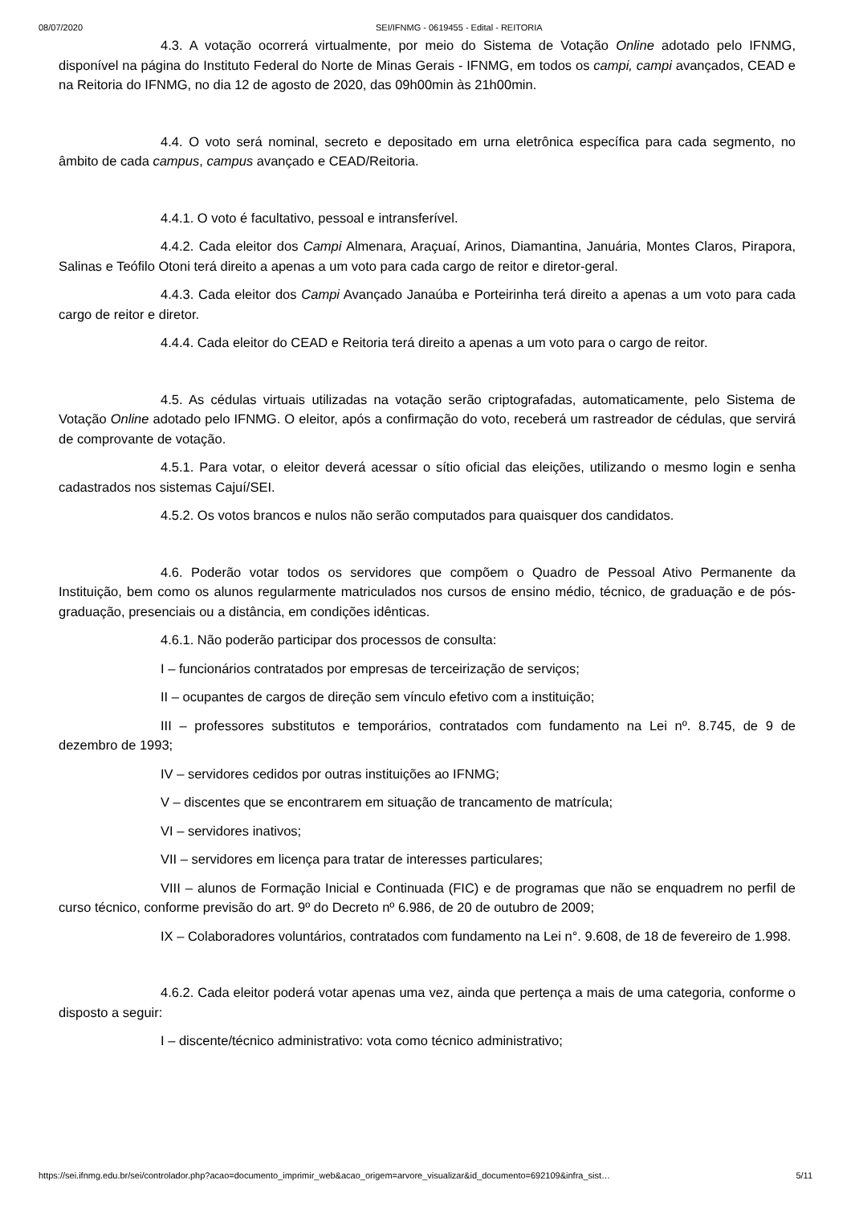08/07/2020 SEI/IFNMG - 0619455 - Edital - REITORIA
4.3. A votação ocorrerá virtualmente, por meio do Sistema de Votação Online adotado pelo IFNMG, disponível na página do Instituto Federal do Norte de Minas Gerais - IFNMG, em todos os campi, campi avançados, CEAD e na Reitoria do IFNMG, no dia 12 de agosto de 2020, das 09h00min às 21h00min.
4.4. O voto será nominal, secreto e depositado em urna eletrônica específica para cada segmento, no âmbito de cada campus, campus avançado e CEAD/Reitoria.
4.4.1. O voto é facultativo, pessoal e intransferível.
4.4.2. Cada eleitor dos Campi Almenara, Araçuaí, Arinos, Diamantina, Januária, Montes Claros, Pirapora, Salinas e Teófilo Otoni terá direito a apenas a um voto para cada cargo de reitor e diretor-geral.
4.4.3. Cada eleitor dos Campi Avançado Janaúba e Porteirinha terá direito a apenas a um voto para cada cargo de reitor e diretor.
4.4.4. Cada eleitor do CEAD e Reitoria terá direito a apenas a um voto para o cargo de reitor.
4.5. As cédulas virtuais utilizadas na votação serão criptografadas, automaticamente, pelo Sistema de Votação Online adotado pelo IFNMG. O eleitor, após a confirmação do voto, receberá um rastreador de cédulas, que servirá de comprovante de votação.
4.5.1. Para votar, o eleitor deverá acessar o sítio oficial das eleições, utilizando o mesmo login e senha cadastrados nos sistemas Cajuí/SEI.
4.5.2. Os votos brancos e nulos não serão computados para quaisquer dos candidatos.
4.6. Poderão votar todos os servidores que compõem o Quadro de Pessoal Ativo Permanente da Instituição, bem como os alunos regularmente matriculados nos cursos de ensino médio, técnico, de graduação e de pós-graduação, presenciais ou a distância, em condições idênticas.
4.6.1. Não poderão participar dos processos de consulta:
I – funcionários contratados por empresas de terceirização de serviços;
II – ocupantes de cargos de direção sem vínculo efetivo com a instituição;
III – professores substitutos e temporários, contratados com fundamento na Lei nº. 8.745, de 9 de dezembro de 1993;
IV – servidores cedidos por outras instituições ao IFNMG;
V – discentes que se encontrarem em situação de trancamento de matrícula;
VI – servidores inativos;
VII – servidores em licença para tratar de interesses particulares;
VIII – alunos de Formação Inicial e Continuada (FIC) e de programas que não se enquadrem no perfil de curso técnico, conforme previsão do art. 9º do Decreto nº 6.986, de 20 de outubro de 2009;
IX – Colaboradores voluntários, contratados com fundamento na Lei n°. 9.608, de 18 de fevereiro de 1.998.
4.6.2. Cada eleitor poderá votar apenas uma vez, ainda que pertença a mais de uma categoria, conforme o disposto a seguir:
I – discente/técnico administrativo: vota como técnico administrativo;
https://sei.ifnmg.edu.br/sei/controlador.php?acao=documento_imprimir_web&acao_origem=arvore_visualizar&id_documento=692109&infra_sist… 5/11